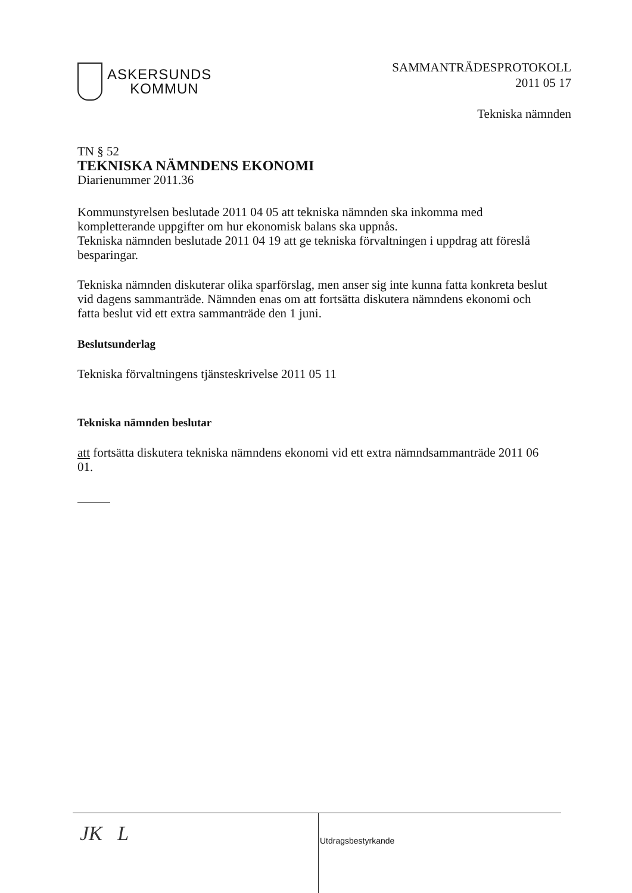ASKERSUNDS
KOMMUN
SAMMANTRÄDESPROTOKOLL
2011 05 17
Tekniska nämnden
TN § 52
TEKNISKA NÄMNDENS EKONOMI
Diarienummer 2011.36
Kommunstyrelsen beslutade 2011 04 05 att tekniska nämnden ska inkomma med kompletterande uppgifter om hur ekonomisk balans ska uppnås.
Tekniska nämnden beslutade 2011 04 19 att ge tekniska förvaltningen i uppdrag att föreslå besparingar.
Tekniska nämnden diskuterar olika sparförslag, men anser sig inte kunna fatta konkreta beslut vid dagens sammanträde. Nämnden enas om att fortsätta diskutera nämndens ekonomi och fatta beslut vid ett extra sammanträde den 1 juni.
Beslutsunderlag
Tekniska förvaltningens tjänsteskrivelse 2011 05 11
Tekniska nämnden beslutar
att fortsätta diskutera tekniska nämndens ekonomi vid ett extra nämndsammanträde 2011 06 01.
JK L
Utdragsbestyrkande